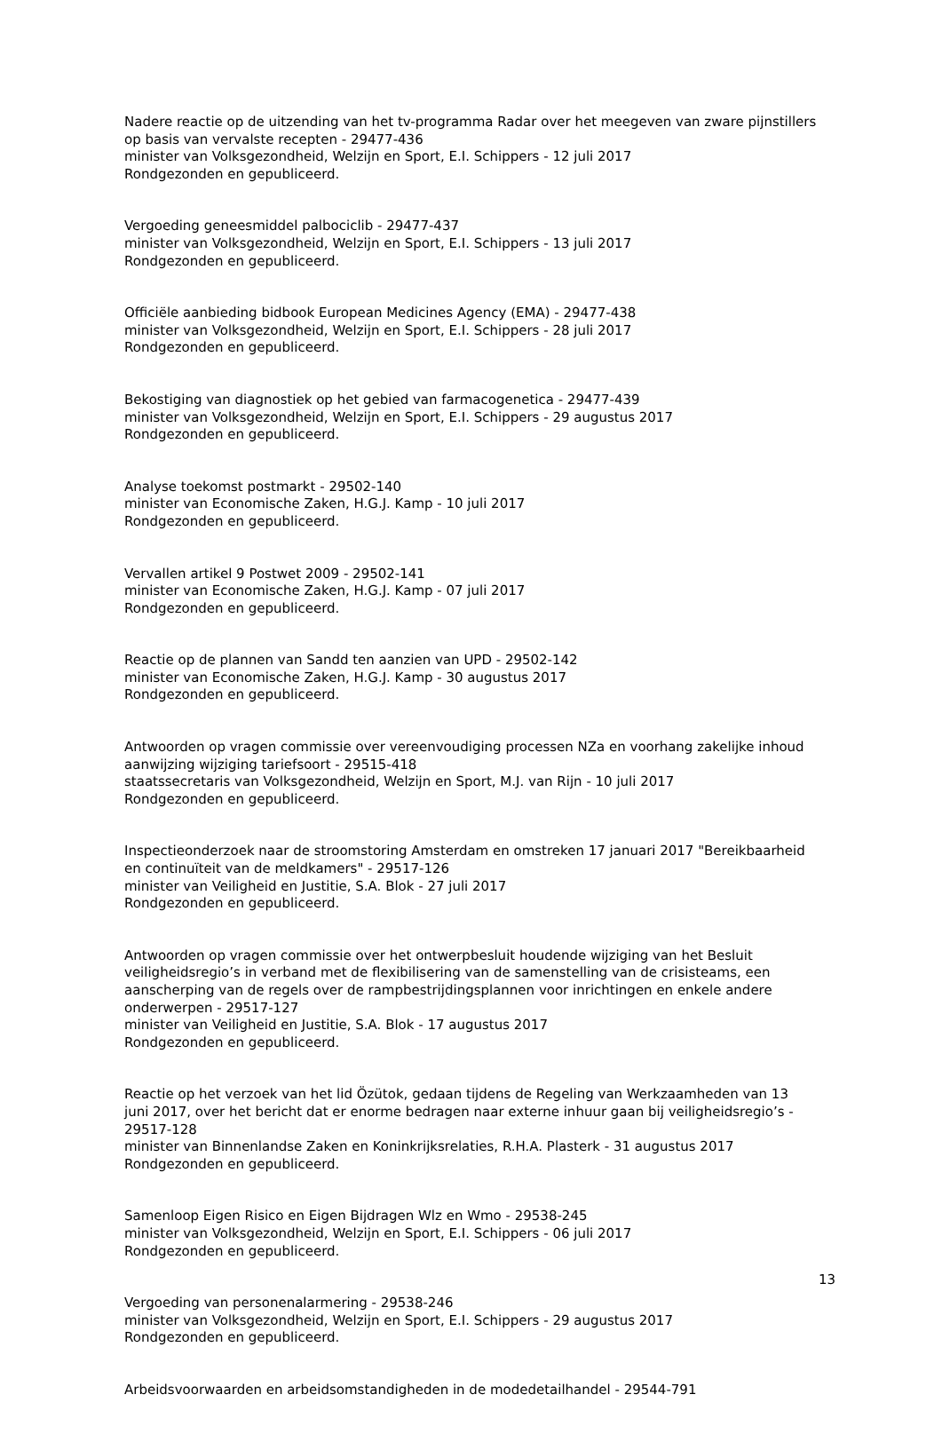Nadere reactie op de uitzending van het tv-programma Radar over het meegeven van zware pijnstillers op basis van vervalste recepten - 29477-436
minister van Volksgezondheid, Welzijn en Sport, E.I. Schippers - 12 juli 2017
Rondgezonden en gepubliceerd.
Vergoeding geneesmiddel palbociclib - 29477-437
minister van Volksgezondheid, Welzijn en Sport, E.I. Schippers - 13 juli 2017
Rondgezonden en gepubliceerd.
Officiële aanbieding bidbook European Medicines Agency (EMA) - 29477-438
minister van Volksgezondheid, Welzijn en Sport, E.I. Schippers - 28 juli 2017
Rondgezonden en gepubliceerd.
Bekostiging van diagnostiek op het gebied van farmacogenetica - 29477-439
minister van Volksgezondheid, Welzijn en Sport, E.I. Schippers - 29 augustus 2017
Rondgezonden en gepubliceerd.
Analyse toekomst postmarkt - 29502-140
minister van Economische Zaken, H.G.J. Kamp - 10 juli 2017
Rondgezonden en gepubliceerd.
Vervallen artikel 9 Postwet 2009 - 29502-141
minister van Economische Zaken, H.G.J. Kamp - 07 juli 2017
Rondgezonden en gepubliceerd.
Reactie op de plannen van Sandd ten aanzien van UPD - 29502-142
minister van Economische Zaken, H.G.J. Kamp - 30 augustus 2017
Rondgezonden en gepubliceerd.
Antwoorden op vragen commissie over vereenvoudiging processen NZa en voorhang zakelijke inhoud aanwijzing wijziging tariefsoort - 29515-418
staatssecretaris van Volksgezondheid, Welzijn en Sport, M.J. van Rijn - 10 juli 2017
Rondgezonden en gepubliceerd.
Inspectieonderzoek naar de stroomstoring Amsterdam en omstreken 17 januari 2017 "Bereikbaarheid en continuïteit van de meldkamers" - 29517-126
minister van Veiligheid en Justitie, S.A. Blok - 27 juli 2017
Rondgezonden en gepubliceerd.
Antwoorden op vragen commissie over het ontwerpbesluit houdende wijziging van het Besluit veiligheidsregio’s in verband met de flexibilisering van de samenstelling van de crisisteams, een aanscherping van de regels over de rampbestrijdingsplannen voor inrichtingen en enkele andere onderwerpen - 29517-127
minister van Veiligheid en Justitie, S.A. Blok - 17 augustus 2017
Rondgezonden en gepubliceerd.
Reactie op het verzoek van het lid Özütok, gedaan tijdens de Regeling van Werkzaamheden van 13 juni 2017, over het bericht dat er enorme bedragen naar externe inhuur gaan bij veiligheidsregio’s - 29517-128
minister van Binnenlandse Zaken en Koninkrijksrelaties, R.H.A. Plasterk - 31 augustus 2017
Rondgezonden en gepubliceerd.
Samenloop Eigen Risico en Eigen Bijdragen Wlz en Wmo - 29538-245
minister van Volksgezondheid, Welzijn en Sport, E.I. Schippers - 06 juli 2017
Rondgezonden en gepubliceerd.
Vergoeding van personenalarmering - 29538-246
minister van Volksgezondheid, Welzijn en Sport, E.I. Schippers - 29 augustus 2017
Rondgezonden en gepubliceerd.
Arbeidsvoorwaarden en arbeidsomstandigheden in de modedetailhandel - 29544-791
13